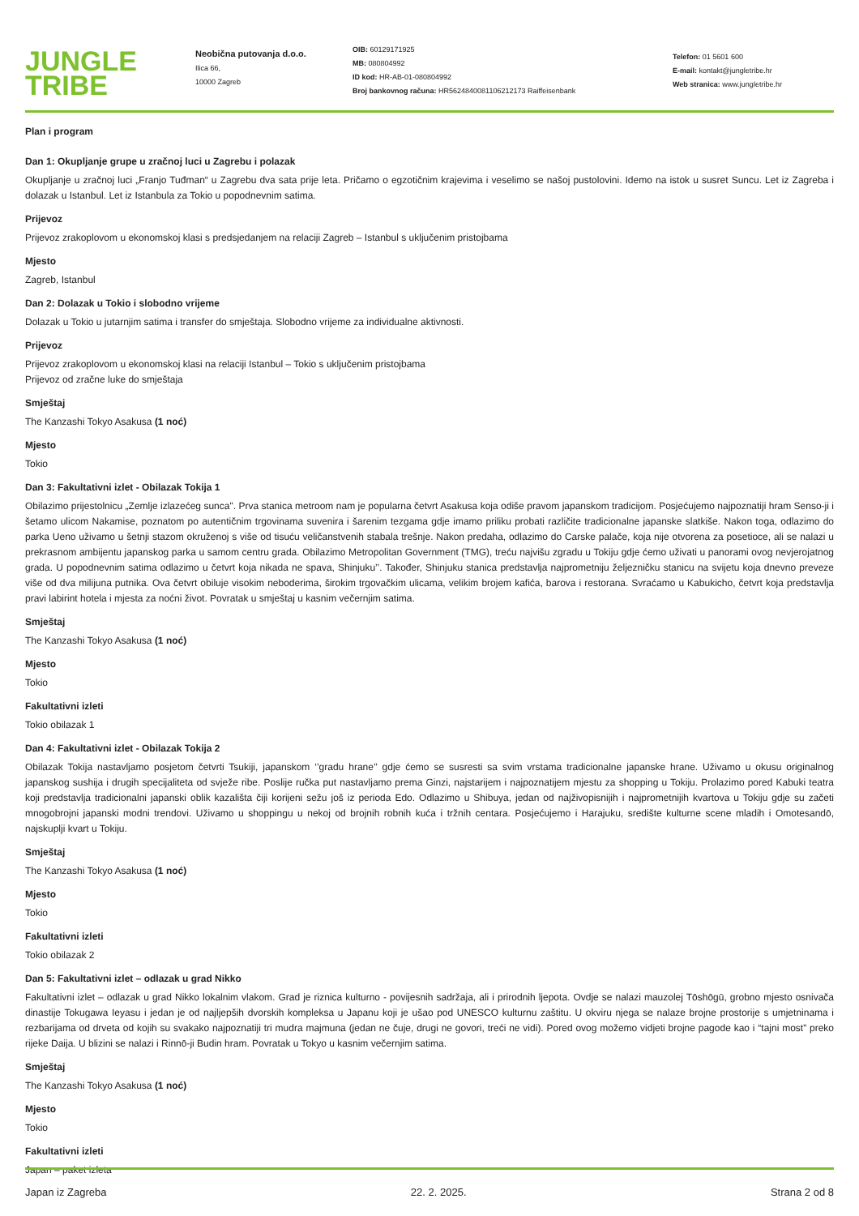JUNGLE
TRIBE
Neobična putovanja d.o.o.
Ilica 66,
10000 Zagreb
OIB: 60129171925
MB: 080804992
ID kod: HR-AB-01-080804992
Broj bankovnog računa: HR5624840081106212173 Raiffeisenbank
Telefon: 01 5601 600
E-mail: kontakt@jungletribe.hr
Web stranica: www.jungletribe.hr
Plan i program
Dan 1: Okupljanje grupe u zračnoj luci u Zagrebu i polazak
Okupljanje u zračnoj luci „Franjo Tuđman“ u Zagrebu dva sata prije leta. Pričamo o egzotičnim krajevima i veselimo se našoj pustolovini. Idemo na istok u susret Suncu. Let iz Zagreba i dolazak u Istanbul. Let iz Istanbula za Tokio u popodnevnim satima.
Prijevoz
Prijevoz zrakoplovom u ekonomskoj klasi s predsjedanjem na relaciji Zagreb – Istanbul s uključenim pristojbama
Mjesto
Zagreb, Istanbul
Dan 2: Dolazak u Tokio i slobodno vrijeme
Dolazak u Tokio u jutarnjim satima i transfer do smještaja. Slobodno vrijeme za individualne aktivnosti.
Prijevoz
Prijevoz zrakoplovom u ekonomskoj klasi na relaciji Istanbul – Tokio s uključenim pristojbama
Prijevoz od zračne luke do smještaja
Smještaj
The Kanzashi Tokyo Asakusa (1 noć)
Mjesto
Tokio
Dan 3: Fakultativni izlet - Obilazak Tokija 1
Obilazimo prijestolnicu „Zemlje izlazećeg sunca". Prva stanica metroom nam je popularna četvrt Asakusa koja odiše pravom japanskom tradicijom. Posjećujemo najpoznatiji hram Senso-ji i šetamo ulicom Nakamise, poznatom po autentičnim trgovinama suvenira i šarenim tezgama gdje imamo priliku probati različite tradicionalne japanske slatkiše. Nakon toga, odlazimo do parka Ueno uživamo u šetnji stazom okruženoj s više od tisuću veličanstvenih stabala trešnje. Nakon predaha, odlazimo do Carske palače, koja nije otvorena za posetioce, ali se nalazi u prekrasnom ambijentu japanskog parka u samom centru grada. Obilazimo Metropolitan Government (TMG), treću najvišu zgradu u Tokiju gdje ćemo uživati u panorami ovog nevjerojatnog grada. U popodnevnim satima odlazimo u četvrt koja nikada ne spava, Shinjuku’’. Također, Shinjuku stanica predstavlja najprometniju željezničku stanicu na svijetu koja dnevno preveze više od dva milijuna putnika. Ova četvrt obiluje visokim neboderima, širokim trgovačkim ulicama, velikim brojem kafića, barova i restorana. Svraćamo u Kabukicho, četvrt koja predstavlja pravi labirint hotela i mjesta za noćni život. Povratak u smještaj u kasnim večernjim satima.
Smještaj
The Kanzashi Tokyo Asakusa (1 noć)
Mjesto
Tokio
Fakultativni izleti
Tokio obilazak 1
Dan 4: Fakultativni izlet - Obilazak Tokija 2
Obilazak Tokija nastavljamo posjetom četvrti Tsukiji, japanskom ‘’gradu hrane’’ gdje ćemo se susresti sa svim vrstama tradicionalne japanske hrane. Uživamo u okusu originalnog japanskog sushija i drugih specijaliteta od svježe ribe. Poslije ručka put nastavljamo prema Ginzi, najstarijem i najpoznatijem mjestu za shopping u Tokiju. Prolazimo pored Kabuki teatra koji predstavlja tradicionalni japanski oblik kazališta čiji korijeni sežu još iz perioda Edo. Odlazimo u Shibuya, jedan od najživopisnijih i najprometnijih kvartova u Tokiju gdje su začeti mnogobrojni japanski modni trendovi. Uživamo u shoppingu u nekoj od brojnih robnih kuća i tržnih centara. Posjećujemo i Harajuku, središte kulturne scene mladih i Omotesandō, najskuplji kvart u Tokiju.
Smještaj
The Kanzashi Tokyo Asakusa (1 noć)
Mjesto
Tokio
Fakultativni izleti
Tokio obilazak 2
Dan 5: Fakultativni izlet – odlazak u grad Nikko
Fakultativni izlet – odlazak u grad Nikko lokalnim vlakom. Grad je riznica kulturno - povijesnih sadržaja, ali i prirodnih ljepota. Ovdje se nalazi mauzolej Tōshōgū, grobno mjesto osnivača dinastije Tokugawa Ieyasu i jedan je od najljepših dvorskih kompleksa u Japanu koji je ušao pod UNESCO kulturnu zaštitu. U okviru njega se nalaze brojne prostorije s umjetninama i rezbarijama od drveta od kojih su svakako najpoznatiji tri mudra majmuna (jedan ne čuje, drugi ne govori, treći ne vidi). Pored ovog možemo vidjeti brojne pagode kao i “tajni most” preko rijeke Daija. U blizini se nalazi i Rinnō-ji Budin hram. Povratak u Tokyo u kasnim večernjim satima.
Smještaj
The Kanzashi Tokyo Asakusa (1 noć)
Mjesto
Tokio
Fakultativni izleti
Japan – paket izleta
Japan iz Zagreba 22. 2. 2025. Strana 2 od 8